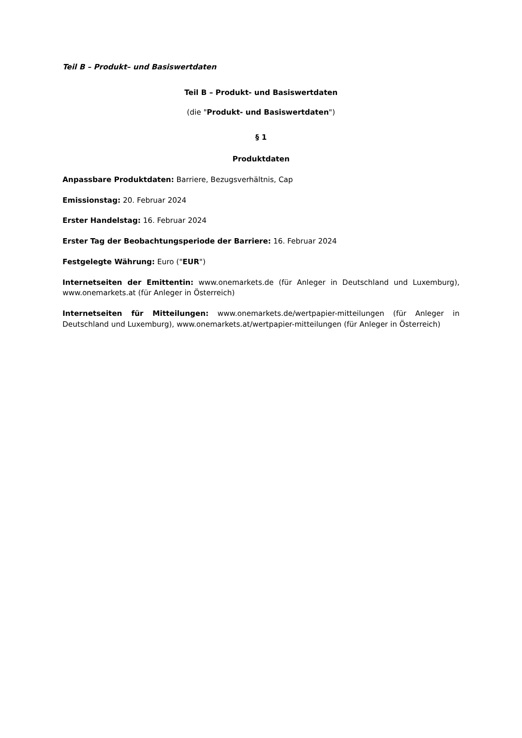Teil B – Produkt– und Basiswertdaten
Teil B – Produkt- und Basiswertdaten
(die "Produkt- und Basiswertdaten")
§ 1
Produktdaten
Anpassbare Produktdaten: Barriere, Bezugsverhältnis, Cap
Emissionstag: 20. Februar 2024
Erster Handelstag: 16. Februar 2024
Erster Tag der Beobachtungsperiode der Barriere: 16. Februar 2024
Festgelegte Währung: Euro ("EUR")
Internetseiten der Emittentin: www.onemarkets.de (für Anleger in Deutschland und Luxemburg), www.onemarkets.at (für Anleger in Österreich)
Internetseiten für Mitteilungen: www.onemarkets.de/wertpapier-mitteilungen (für Anleger in Deutschland und Luxemburg), www.onemarkets.at/wertpapier-mitteilungen (für Anleger in Österreich)